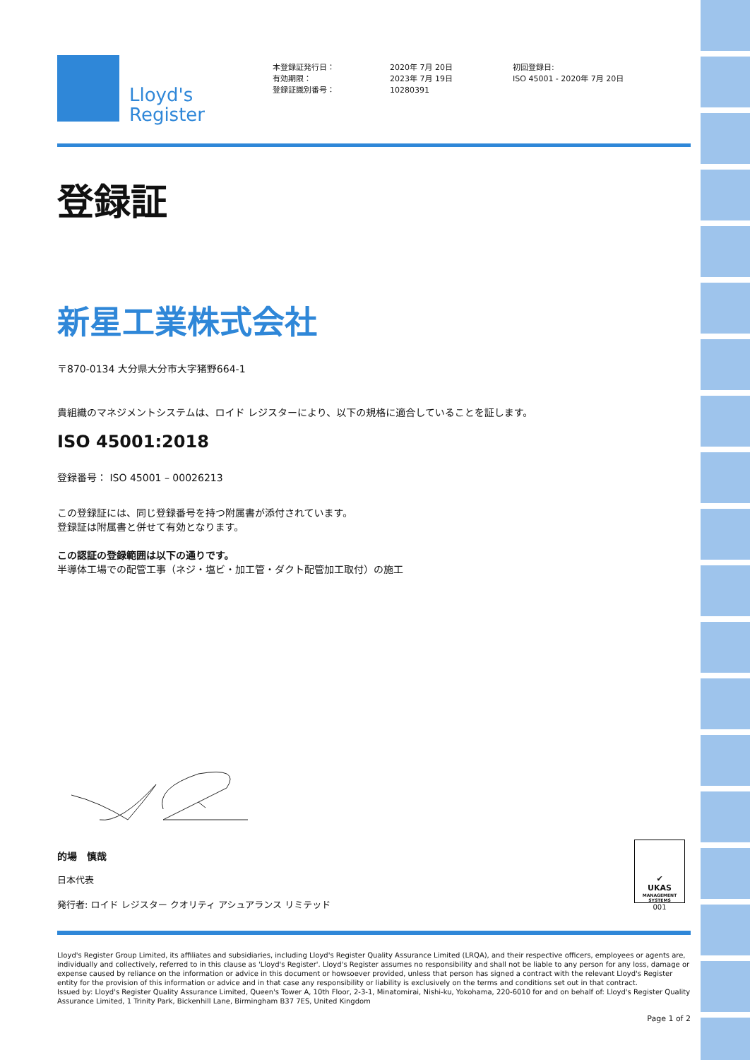Lloyd's
Register
本登録証発行日：
有効期限：
登録証識別番号：
2020年 7月 20日
2023年 7月 19日
10280391
初回登録日:
ISO 45001 - 2020年 7月 20日
登録証
新星工業株式会社
〒870-0134 大分県大分市大字猪野664-1
貴組織のマネジメントシステムは、ロイド レジスターにより、以下の規格に適合していることを証します。
ISO 45001:2018
登録番号： ISO 45001 – 00026213
この登録証には、同じ登録番号を持つ附属書が添付されています。
登録証は附属書と併せて有効となります。
この認証の登録範囲は以下の通りです。
半導体工場での配管工事（ネジ・塩ビ・加工管・ダクト配管加工取付）の施工
的場　慎哉
日本代表
発行者: ロイド レジスター クオリティ アシュアランス リミテッド
✔
UKAS
MANAGEMENT SYSTEMS
001
Lloyd's Register Group Limited, its affiliates and subsidiaries, including Lloyd's Register Quality Assurance Limited (LRQA), and their respective officers, employees or agents are, individually and collectively, referred to in this clause as 'Lloyd's Register'. Lloyd's Register assumes no responsibility and shall not be liable to any person for any loss, damage or expense caused by reliance on the information or advice in this document or howsoever provided, unless that person has signed a contract with the relevant Lloyd's Register entity for the provision of this information or advice and in that case any responsibility or liability is exclusively on the terms and conditions set out in that contract.
Issued by: Lloyd's Register Quality Assurance Limited, Queen's Tower A, 10th Floor, 2-3-1, Minatomirai, Nishi-ku, Yokohama, 220-6010 for and on behalf of: Lloyd's Register Quality Assurance Limited, 1 Trinity Park, Bickenhill Lane, Birmingham B37 7ES, United Kingdom
Page 1 of 2